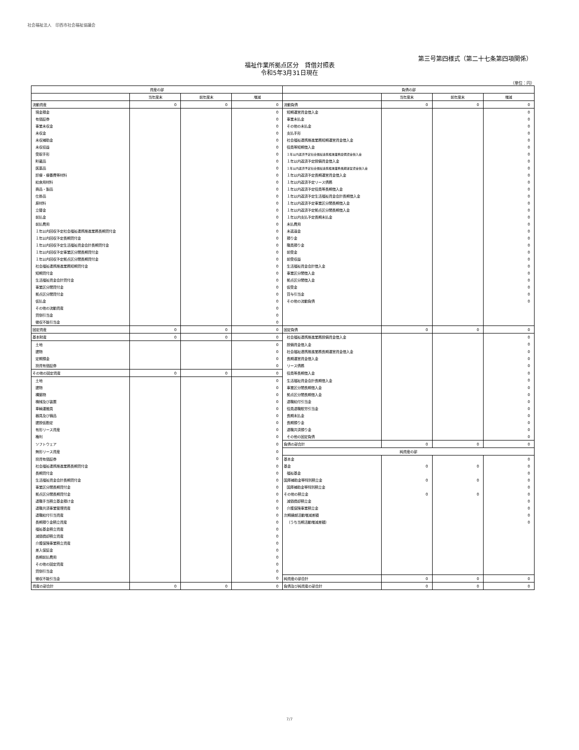社会福祉法人　印西市社会福祉協議会
第三号第四様式（第二十七条第四項関係）
福祉作業所拠点区分　貸借対照表
令和5年3月31日現在
（単位：円）
| 資産の部 | | | | 負債の部 | | | |
| --- | --- | --- | --- | --- | --- | --- | --- |
| | 当年度末 | 前年度末 | 増減 | | 当年度末 | 前年度末 | 増減 |
| 流動資産 | 0 | 0 | 0 | 流動負債 | 0 | 0 | 0 |
| 現金預金 | | | 0 | 短期運営資金借入金 | | | 0 |
| 有価証券 | | | 0 | 事業未払金 | | | 0 |
| 事業未収金 | | | 0 | その他の未払金 | | | 0 |
| 未収金 | | | 0 | 支払手形 | | | 0 |
| 未収補助金 | | | 0 | 社会福祉連携推進業務短期運営資金借入金 | | | 0 |
| 未収収益 | | | 0 | 役員等短期借入金 | | | 0 |
| 受取手形 | | | 0 | １年以内返済予定社会福祉連携推進業務設備資金借入金 | | | 0 |
| 貯蔵品 | | | 0 | １年以内返済予定設備資金借入金 | | | 0 |
| 医薬品 | | | 0 | １年以内返済予定社会福祉連携推進業務長期運営資金借入金 | | | 0 |
| 診療・療養費等材料 | | | 0 | １年以内返済予定長期運営資金借入金 | | | 0 |
| 給食用材料 | | | 0 | １年以内返済予定リース債務 | | | 0 |
| 商品・製品 | | | 0 | １年以内返済予定役員等長期借入金 | | | 0 |
| 仕掛品 | | | 0 | １年以内返済予定生活福祉資金会計長期借入金 | | | 0 |
| 原材料 | | | 0 | １年以内返済予定事業区分間長期借入金 | | | 0 |
| 立替金 | | | 0 | １年以内返済予定拠点区分間長期借入金 | | | 0 |
| 前払金 | | | 0 | １年以内支払予定長期未払金 | | | 0 |
| 前払費用 | | | 0 | 未払費用 | | | 0 |
| １年以内回収予定社会福祉連携推進業務長期貸付金 | | | 0 | 未返還金 | | | 0 |
| １年以内回収予定長期貸付金 | | | 0 | 預り金 | | | 0 |
| １年以内回収予定生活福祉資金会計長期貸付金 | | | 0 | 職員預り金 | | | 0 |
| １年以内回収予定事業区分間長期貸付金 | | | 0 | 前受金 | | | 0 |
| １年以内回収予定拠点区分間長期貸付金 | | | 0 | 前受収益 | | | 0 |
| 社会福祉連携推進業務短期貸付金 | | | 0 | 生活福祉資金会計借入金 | | | 0 |
| 短期貸付金 | | | 0 | 事業区分間借入金 | | | 0 |
| 生活福祉資金会計貸付金 | | | 0 | 拠点区分間借入金 | | | 0 |
| 事業区分間貸付金 | | | 0 | 仮受金 | | | 0 |
| 拠点区分間貸付金 | | | 0 | 賞与引当金 | | | 0 |
| 仮払金 | | | 0 | その他の流動負債 | | | 0 |
| その他の流動資産 | | | 0 | | | | |
| 貸倒引当金 | | | 0 | | | | |
| 徴収不能引当金 | | | 0 | | | | |
| 固定資産 | 0 | 0 | 0 | 固定負債 | 0 | 0 | 0 |
| 基本財産 | 0 | 0 | 0 | 社会福祉連携推進業務設備資金借入金 | | | 0 |
| 土地 | | | 0 | 設備資金借入金 | | | 0 |
| 建物 | | | 0 | 社会福祉連携推進業務長期運営資金借入金 | | | 0 |
| 定期預金 | | | 0 | 長期運営資金借入金 | | | 0 |
| 投資有価証券 | | | 0 | リース債務 | | | 0 |
| その他の固定資産 | 0 | 0 | 0 | 役員等長期借入金 | | | 0 |
| 土地 | | | 0 | 生活福祉資金会計長期借入金 | | | 0 |
| 建物 | | | 0 | 事業区分間長期借入金 | | | 0 |
| 構築物 | | | 0 | 拠点区分間長期借入金 | | | 0 |
| 機械及び装置 | | | 0 | 退職給付引当金 | | | 0 |
| 車輌運搬具 | | | 0 | 役員退職慰労引当金 | | | 0 |
| 器具及び備品 | | | 0 | 長期未払金 | | | 0 |
| 建設仮勘定 | | | 0 | 長期預り金 | | | 0 |
| 有形リース資産 | | | 0 | 退職共済預り金 | | | 0 |
| 権利 | | | 0 | その他の固定負債 | | | 0 |
| ソフトウェア | | | 0 | 負債の部合計 | 0 | 0 | 0 |
| 無形リース資産 | | | 0 | 純資産の部 | | | |
| 投資有価証券 | | | 0 | 基本金 | | | 0 |
| 社会福祉連携推進業務長期貸付金 | | | 0 | 基金 | 0 | 0 | 0 |
| 長期貸付金 | | | 0 | 福祉基金 | | | 0 |
| 生活福祉資金会計長期貸付金 | | | 0 | 国庫補助金等特別積立金 | 0 | 0 | 0 |
| 事業区分間長期貸付金 | | | 0 | 国庫補助金等特別積立金 | | | 0 |
| 拠点区分間長期貸付金 | | | 0 | その他の積立金 | 0 | 0 | 0 |
| 退職手当積立基金預け金 | | | 0 | 減価償却積立金 | | | 0 |
| 退職共済事業管理資産 | | | 0 | 介護保険事業積立金 | | | 0 |
| 退職給付引当資産 | | | 0 | 次期繰越活動増減差額 | | | 0 |
| 長期預り金積立資産 | | | 0 | （うち当期活動増減差額） | | | 0 |
| 福祉基金積立資産 | | | 0 | | | | |
| 減価償却積立資産 | | | 0 | | | | |
| 介護保険事業積立資産 | | | 0 | | | | |
| 差入保証金 | | | 0 | | | | |
| 長期前払費用 | | | 0 | | | | |
| その他の固定資産 | | | 0 | | | | |
| 貸倒引当金 | | | 0 | | | | |
| 徴収不能引当金 | | | 0 | 純資産の部合計 | 0 | 0 | 0 |
| 資産の部合計 | 0 | 0 | 0 | 負債及び純資産の部合計 | 0 | 0 | 0 |
7/7